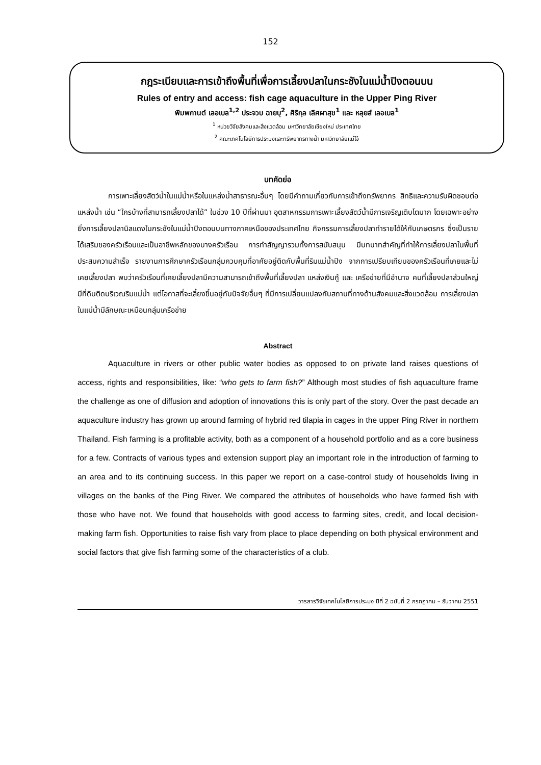152
กฎระเบียบและการเข้าถึงพื้นที่เพื่อการเลี้ยงปลาในกระชังในแม่น้ำปิงตอนบน
Rules of entry and access: fish cage aquaculture in the Upper Ping River
พิมพกานต์ เลอเบล<sup>1,2</sup> ประจวบ ฉายบุ<sup>2</sup>, ศิริกุล เลิศผาสุข<sup>1</sup> และ หลุยส์ เลอเบล<sup>1</sup>
<sup>1</sup> หน่วยวิจัยสังคมและสิ่งแวดล้อม มหาวิทยาลัยเชียงใหม่ ประเทศไทย
<sup>2</sup> คณะเทคโนโลยีการประมงและทรัพยากรทางน้ำ มหาวิทยาลัยแม่โจ้
บทคัดย่อ
การเพาะเลี้ยงสัตว์น้ำในแม่น้ำหรือในแหล่งน้ำสาธารณะอื่นๆ โดยมีคำถามเกี่ยวกับการเข้าถึงทรัพยากร สิทธิและความรับผิดชอบต่อแหล่งน้ำ เช่น “ใครบ้างที่สามารถเลี้ยงปลาได้” ในช่วง 10 ปีที่ผ่านมา อุตสาหกรรมการเพาะเลี้ยงสัตว์น้ำมีการเจริญเติบโตมาก โดยเฉพาะอย่างยิ่งการเลี้ยงปลานิลแดงในกระชังในแม่น้ำปิงตอนบนทางภาคเหนือของประเทศไทย กิจกรรมการเลี้ยงปลาทำรายได้ให้กับเกษตรกร ซึ่งเป็นรายได้เสริมของครัวเรือนและเป็นอาชีพหลักของบางครัวเรือน การทำสัญญารวมทั้งการสนับสนุน มีบทบาทสำคัญที่ทำให้การเลี้ยงปลาในพื้นที่ประสบความสำเร็จ รายงานการศึกษาครัวเรือนกลุ่มควบคุมที่อาศัยอยู่ติดกับพื้นที่ริมแม่น้ำปิง จากการเปรียบเทียบของครัวเรือนที่เคยและไม่เคยเลี้ยงปลา พบว่าครัวเรือนที่เคยเลี้ยงปลามีความสามารถเข้าถึงพื้นที่เลี้ยงปลา แหล่งเงินกู้ และ เครือข่ายที่มีอำนาจ คนที่เลี้ยงปลาส่วนใหญ่มีที่ดินติดบริเวณริมแม่น้ำ แต่โอกาสที่จะเลี้ยงขึ้นอยู่กับปัจจัยอื่นๆ ที่มีการเปลี่ยนแปลงกับสถานที่ทางด้านสังคมและสิ่งแวดล้อม การเลี้ยงปลาในแม่น้ำมีลักษณะเหมือนกลุ่มเครือข่าย
Abstract
Aquaculture in rivers or other public water bodies as opposed to on private land raises questions of access, rights and responsibilities, like: “who gets to farm fish?” Although most studies of fish aquaculture frame the challenge as one of diffusion and adoption of innovations this is only part of the story. Over the past decade an aquaculture industry has grown up around farming of hybrid red tilapia in cages in the upper Ping River in northern Thailand. Fish farming is a profitable activity, both as a component of a household portfolio and as a core business for a few. Contracts of various types and extension support play an important role in the introduction of farming to an area and to its continuing success. In this paper we report on a case-control study of households living in villages on the banks of the Ping River. We compared the attributes of households who have farmed fish with those who have not. We found that households with good access to farming sites, credit, and local decision-making farm fish. Opportunities to raise fish vary from place to place depending on both physical environment and social factors that give fish farming some of the characteristics of a club.
วารสารวิจัยเทคโนโลยีการประมง ปีที่ 2 ฉบับที่ 2 กรกฎาคม – ธันวาคม 2551